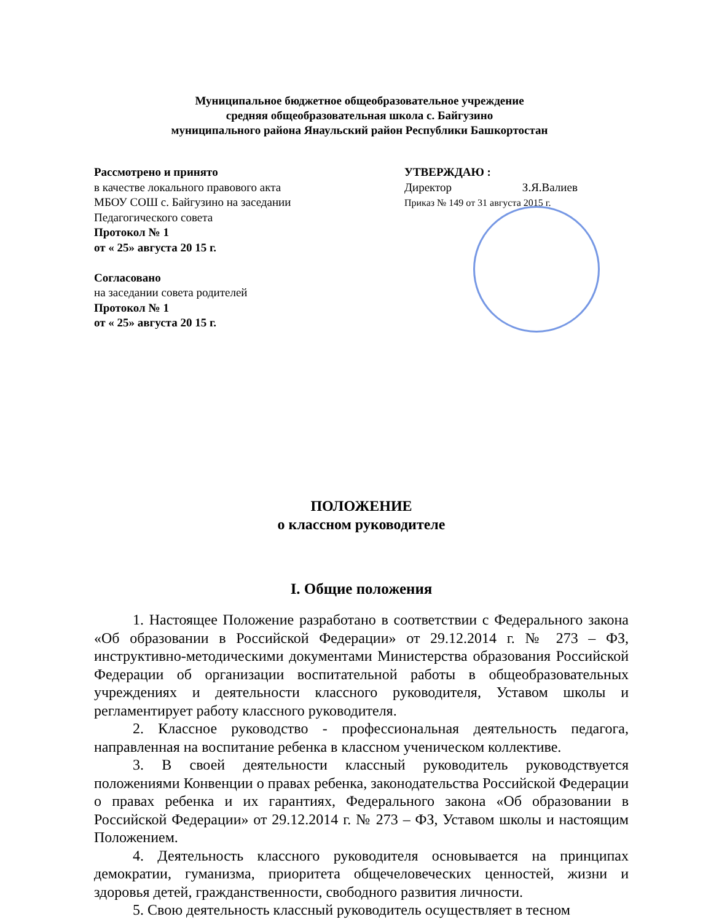Муниципальное бюджетное общеобразовательное учреждение
средняя общеобразовательная школа с. Байгузино
муниципального района Янаульский район Республики Башкортостан
Рассмотрено и принято
в качестве локального правового акта
МБОУ СОШ с. Байгузино на заседании
Педагогического совета
Протокол № 1
от « 25» августа 20 15 г.
Согласовано
на заседании совета родителей
Протокол № 1
от « 25» августа 20 15 г.
УТВЕРЖДАЮ :
Директор З.Я.Валиев
Приказ № 149 от 31 августа 2015 г.
ПОЛОЖЕНИЕ
о классном руководителе
I. Общие положения
1. Настоящее Положение разработано в соответствии с Федерального закона «Об образовании в Российской Федерации» от 29.12.2014 г. № 273 – ФЗ, инструктивно-методическими документами Министерства образования Российской Федерации об организации воспитательной работы в общеобразовательных учреждениях и деятельности классного руководителя, Уставом школы и регламентирует работу классного руководителя.
2. Классное руководство - профессиональная деятельность педагога, направленная на воспитание ребенка в классном ученическом коллективе.
3. В своей деятельности классный руководитель руководствуется положениями Конвенции о правах ребенка, законодательства Российской Федерации о правах ребенка и их гарантиях, Федерального закона «Об образовании в Российской Федерации» от 29.12.2014 г. № 273 – ФЗ, Уставом школы и настоящим Положением.
4. Деятельность классного руководителя основывается на принципах демократии, гуманизма, приоритета общечеловеческих ценностей, жизни и здоровья детей, гражданственности, свободного развития личности.
5. Свою деятельность классный руководитель осуществляет в тесном